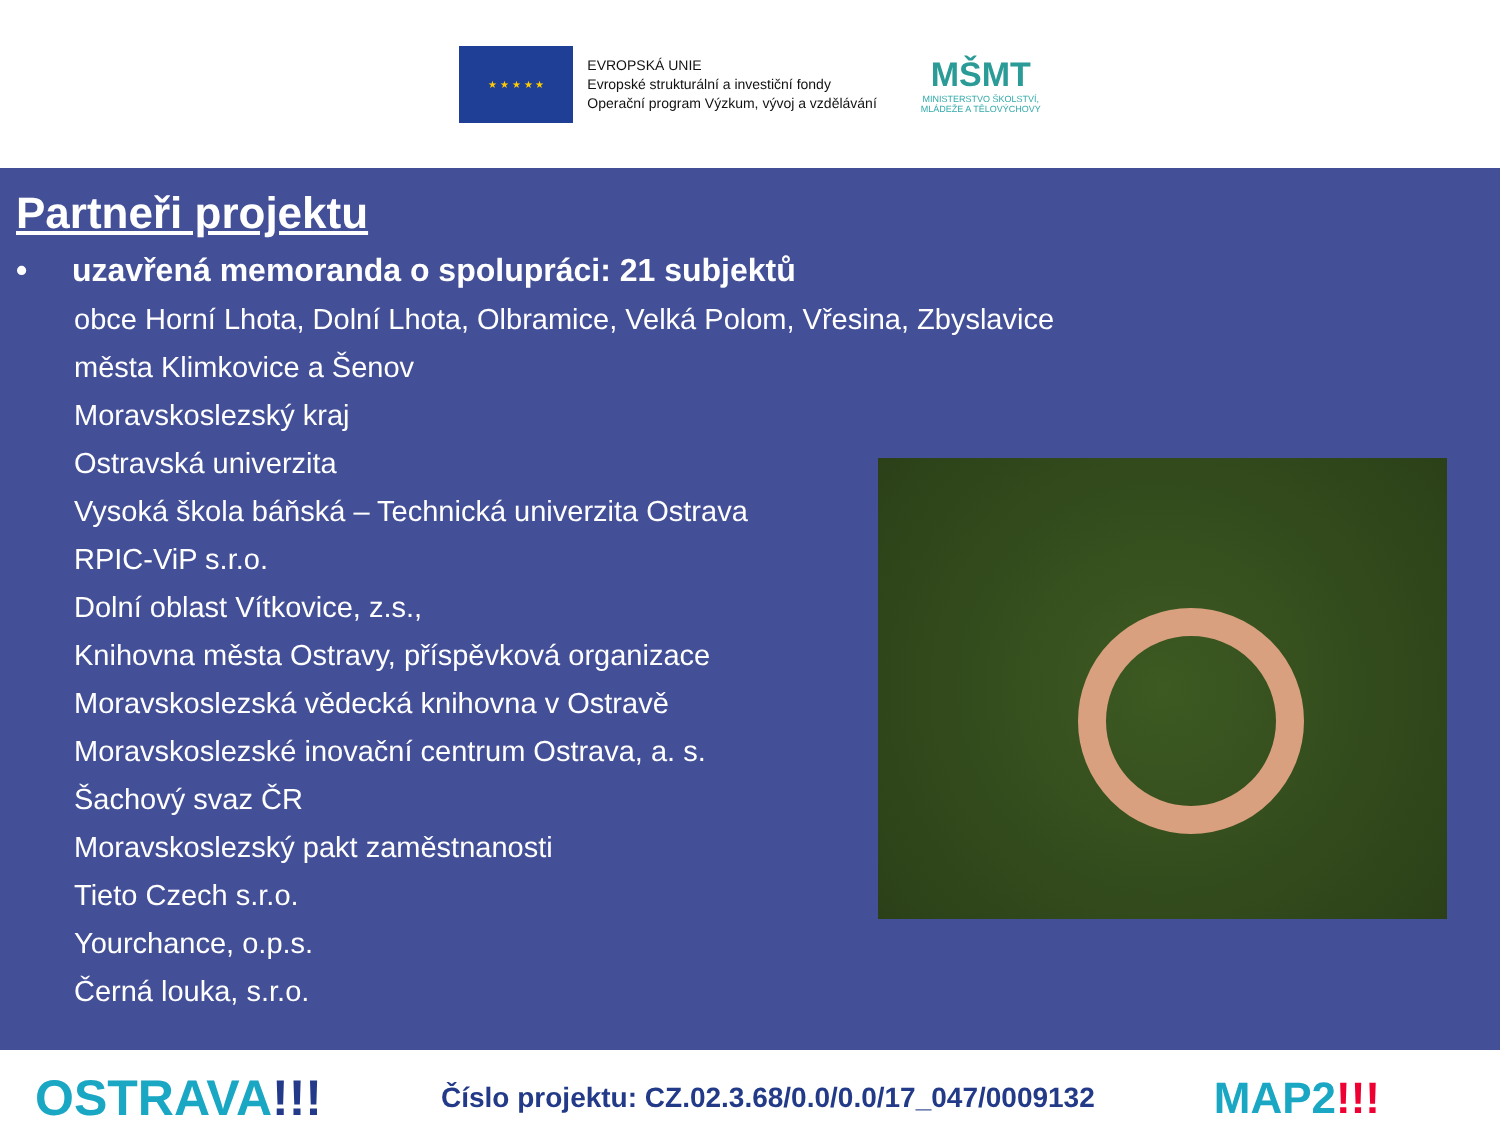★ ★ ★ ★ ★
EVROPSKÁ UNIE
Evropské strukturální a investiční fondy
Operační program Výzkum, vývoj a vzdělávání
MŠMT
MINISTERSTVO ŠKOLSTVÍ,
MLÁDEŽE A TĚLOVÝCHOVY
Partneři projektu
• uzavřená memoranda o spolupráci: 21 subjektů
obce Horní Lhota, Dolní Lhota, Olbramice, Velká Polom, Vřesina, Zbyslavice
města Klimkovice a Šenov
Moravskoslezský kraj
Ostravská univerzita
Vysoká škola báňská – Technická univerzita Ostrava
RPIC-ViP s.r.o.
Dolní oblast Vítkovice, z.s.,
Knihovna města Ostravy, příspěvková organizace
Moravskoslezská vědecká knihovna v Ostravě
Moravskoslezské inovační centrum Ostrava, a. s.
Šachový svaz ČR
Moravskoslezský pakt zaměstnanosti
Tieto Czech s.r.o.
Yourchance, o.p.s.
Černá louka, s.r.o.
OSTRAVA!!!
Číslo projektu: CZ.02.3.68/0.0/0.0/17_047/0009132
MAP2!!!